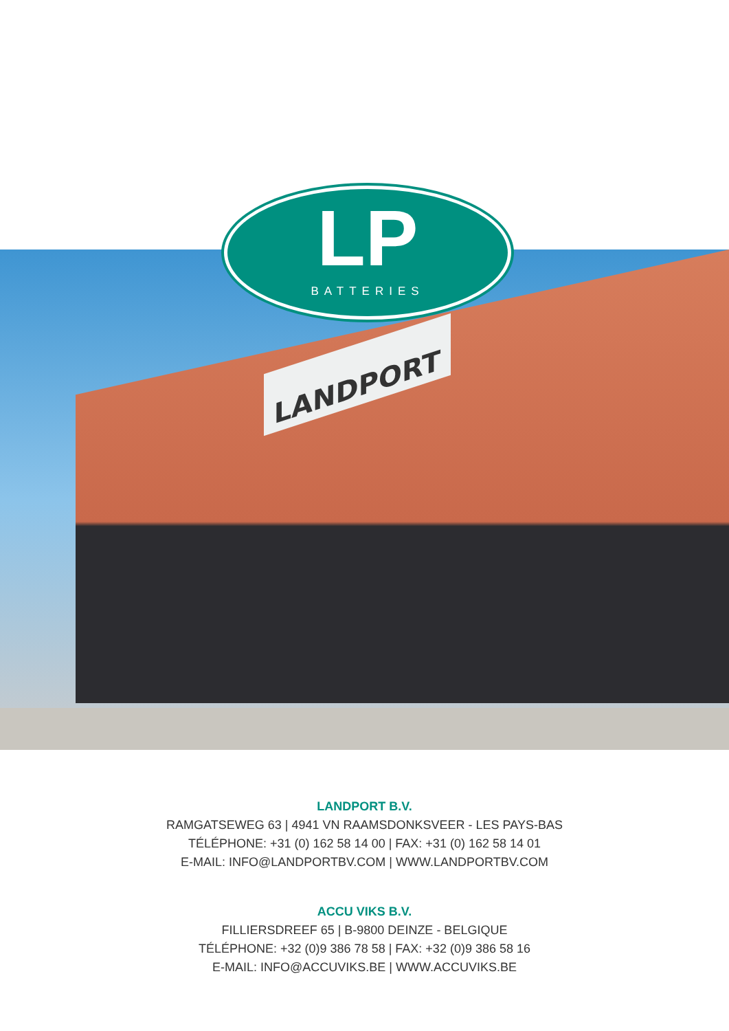LANDPORT
LP
BATTERIES
LANDPORT B.V.
RAMGATSEWEG 63 | 4941 VN RAAMSDONKSVEER - LES PAYS-BAS
TÉLÉPHONE: +31 (0) 162 58 14 00 | FAX: +31 (0) 162 58 14 01
E-MAIL: INFO@LANDPORTBV.COM | WWW.LANDPORTBV.COM
ACCU VIKS B.V.
FILLIERSDREEF 65 | B-9800 DEINZE - BELGIQUE
TÉLÉPHONE: +32 (0)9 386 78 58 | FAX: +32 (0)9 386 58 16
E-MAIL: INFO@ACCUVIKS.BE | WWW.ACCUVIKS.BE